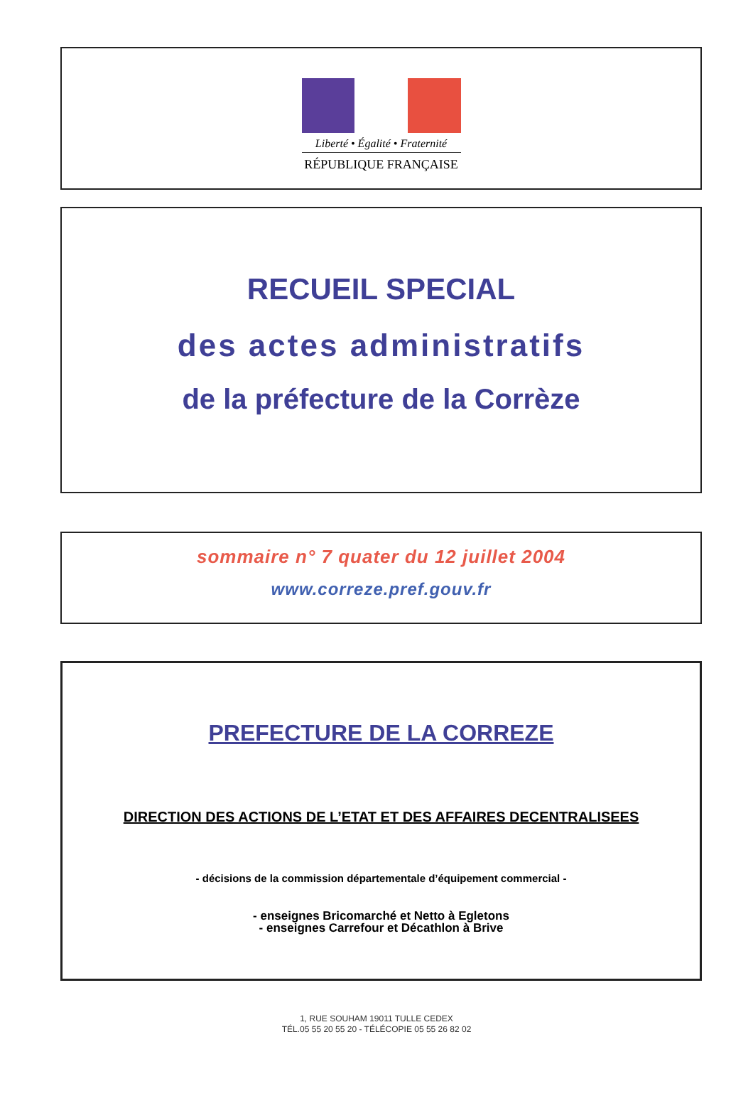Liberté • Égalité • Fraternité
RÉPUBLIQUE FRANÇAISE
RECUEIL SPECIAL
des actes administratifs
de la préfecture de la Corrèze
sommaire n° 7 quater du 12 juillet 2004
www.correze.pref.gouv.fr
PREFECTURE DE LA CORREZE
DIRECTION DES ACTIONS DE L’ETAT ET DES AFFAIRES DECENTRALISEES
- décisions de la commission départementale d’équipement commercial -
- enseignes Bricomarché et Netto à Egletons
- enseignes Carrefour et Décathlon à Brive
1, RUE SOUHAM 19011 TULLE CEDEX
TÉL.05 55 20 55 20 - TÉLÉCOPIE 05 55 26 82 02